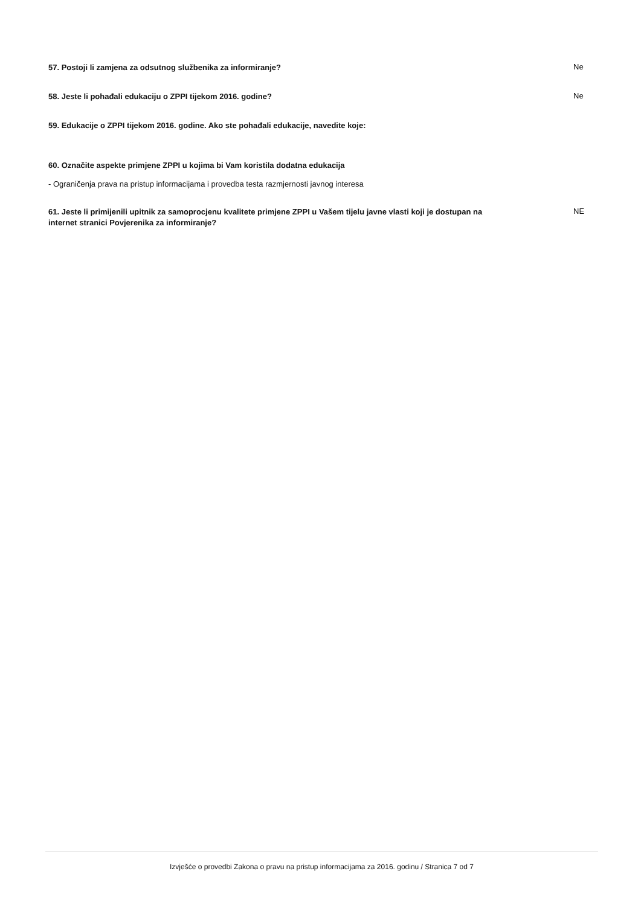57. Postoji li zamjena za odsutnog službenika za informiranje? Ne
58. Jeste li pohađali edukaciju o ZPPI tijekom 2016. godine? Ne
59. Edukacije o ZPPI tijekom 2016. godine. Ako ste pohađali edukacije, navedite koje:
60. Označite aspekte primjene ZPPI u kojima bi Vam koristila dodatna edukacija
- Ograničenja prava na pristup informacijama i provedba testa razmjernosti javnog interesa
61. Jeste li primijenili upitnik za samoprocjenu kvalitete primjene ZPPI u Vašem tijelu javne vlasti koji je dostupan na internet stranici Povjerenika za informiranje? NE
Izvješće o provedbi Zakona o pravu na pristup informacijama za 2016. godinu / Stranica 7 od 7